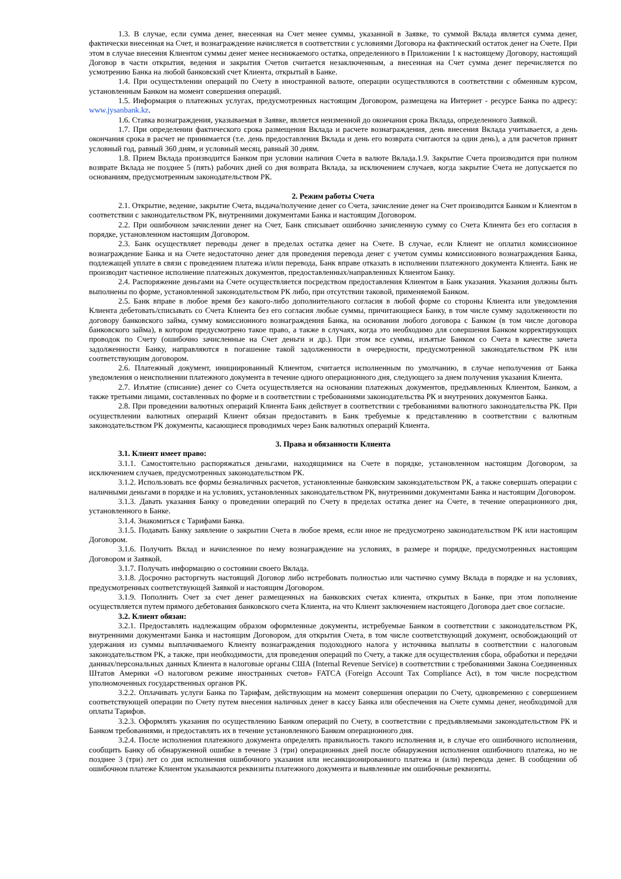1.3. В случае, если сумма денег, внесенная на Счет менее суммы, указанной в Заявке, то суммой Вклада является сумма денег, фактически внесенная на Счет, и вознаграждение начисляется в соответствии с условиями Договора на фактический остаток денег на Счете. При этом в случае внесения Клиентом суммы денег менее неснижаемого остатка, определенного в Приложении 1 к настоящему Договору, настоящий Договор в части открытия, ведения и закрытия Счетов считается незаключенным, а внесенная на Счет сумма денег перечисляется по усмотрению Банка на любой банковский счет Клиента, открытый в Банке.
1.4. При осуществлении операций по Счету в иностранной валюте, операции осуществляются в соответствии с обменным курсом, установленным Банком на момент совершения операций.
1.5. Информация о платежных услугах, предусмотренных настоящим Договором, размещена на Интернет - ресурсе Банка по адресу: www.jysanbank.kz.
1.6. Ставка вознаграждения, указываемая в Заявке, является неизменной до окончания срока Вклада, определенного Заявкой.
1.7. При определении фактического срока размещения Вклада и расчете вознаграждения, день внесения Вклада учитывается, а день окончания срока в расчет не принимается (т.е. день предоставления Вклада и день его возврата считаются за один день), а для расчетов принят условный год, равный 360 дням, и условный месяц, равный 30 дням.
1.8. Прием Вклада производится Банком при условии наличия Счета в валюте Вклада.1.9. Закрытие Счета производится при полном возврате Вклада не позднее 5 (пять) рабочих дней со дня возврата Вклада, за исключением случаев, когда закрытие Счета не допускается по основаниям, предусмотренным законодательством РК.
2. Режим работы Счета
2.1. Открытие, ведение, закрытие Счета, выдача/получение денег со Счета, зачисление денег на Счет производится Банком и Клиентом в соответствии с законодательством РК, внутренними документами Банка и настоящим Договором.
2.2. При ошибочном зачислении денег на Счет, Банк списывает ошибочно зачисленную сумму со Счета Клиента без его согласия в порядке, установленном настоящим Договором.
2.3. Банк осуществляет переводы денег в пределах остатка денег на Счете. В случае, если Клиент не оплатил комиссионное вознаграждение Банка и на Счете недостаточно денег для проведения перевода денег с учетом суммы комиссионного вознаграждения Банка, подлежащей уплате в связи с проведением платежа и/или перевода, Банк вправе отказать в исполнении платежного документа Клиента. Банк не производит частичное исполнение платежных документов, предоставленных/направленных Клиентом Банку.
2.4. Распоряжение деньгами на Счете осуществляется посредством предоставления Клиентом в Банк указания. Указания должны быть выполнены по форме, установленной законодательством РК либо, при отсутствии таковой, применяемой Банком.
2.5. Банк вправе в любое время без какого-либо дополнительного согласия в любой форме со стороны Клиента или уведомления Клиента дебетовать/списывать со Счета Клиента без его согласия любые суммы, причитающиеся Банку, в том числе сумму задолженности по договору банковского займа, сумму комиссионного вознаграждения Банка, на основании любого договора с Банком (в том числе договора банковского займа), в котором предусмотрено такое право, а также в случаях, когда это необходимо для совершения Банком корректирующих проводок по Счету (ошибочно зачисленные на Счет деньги и др.). При этом все суммы, изъятые Банком со Счета в качестве зачета задолженности Банку, направляются в погашение такой задолженности в очередности, предусмотренной законодательством РК или соответствующим договором.
2.6. Платежный документ, инициированный Клиентом, считается исполненным по умолчанию, в случае неполучения от Банка уведомления о неисполнении платежного документа в течение одного операционного дня, следующего за днем получения указания Клиента.
2.7. Изъятие (списание) денег со Счета осуществляется на основании платежных документов, предъявленных Клиентом, Банком, а также третьими лицами, составленных по форме и в соответствии с требованиями законодательства РК и внутренних документов Банка.
2.8. При проведении валютных операций Клиента Банк действует в соответствии с требованиями валютного законодательства РК. При осуществлении валютных операций Клиент обязан предоставить в Банк требуемые к представлению в соответствии с валютным законодательством РК документы, касающиеся проводимых через Банк валютных операций Клиента.
3. Права и обязанности Клиента
3.1. Клиент имеет право:
3.1.1. Самостоятельно распоряжаться деньгами, находящимися на Счете в порядке, установленном настоящим Договором, за исключением случаев, предусмотренных законодательством РК.
3.1.2. Использовать все формы безналичных расчетов, установленные банковским законодательством РК, а также совершать операции с наличными деньгами в порядке и на условиях, установленных законодательством РК, внутренними документами Банка и настоящим Договором.
3.1.3. Давать указания Банку о проведении операций по Счету в пределах остатка денег на Счете, в течение операционного дня, установленного в Банке.
3.1.4. Знакомиться с Тарифами Банка.
3.1.5. Подавать Банку заявление о закрытии Счета в любое время, если иное не предусмотрено законодательством РК или настоящим Договором.
3.1.6. Получить Вклад и начисленное по нему вознаграждение на условиях, в размере и порядке, предусмотренных настоящим Договором и Заявкой.
3.1.7. Получать информацию о состоянии своего Вклада.
3.1.8. Досрочно расторгнуть настоящий Договор либо истребовать полностью или частично сумму Вклада в порядке и на условиях, предусмотренных соответствующей Заявкой и настоящим Договором.
3.1.9. Пополнить Счет за счет денег размещенных на банковских счетах клиента, открытых в Банке, при этом пополнение осуществляется путем прямого дебетования банковского счета Клиента, на что Клиент заключением настоящего Договора дает свое согласие.
3.2. Клиент обязан:
3.2.1. Предоставлять надлежащим образом оформленные документы, истребуемые Банком в соответствии с законодательством РК, внутренними документами Банка и настоящим Договором, для открытия Счета, в том числе соответствующий документ, освобождающий от удержания из суммы выплачиваемого Клиенту вознаграждения подоходного налога у источника выплаты в соответствии с налоговым законодательством РК, а также, при необходимости, для проведения операций по Счету, а также для осуществления сбора, обработки и передачи данных/персональных данных Клиента в налоговые органы США (Internal Revenue Service) в соответствии с требованиями Закона Соединенных Штатов Америки «О налоговом режиме иностранных счетов» FATCA (Foreign Account Tax Compliance Act), в том числе посредством уполномоченных государственных органов РК.
3.2.2. Оплачивать услуги Банка по Тарифам, действующим на момент совершения операции по Счету, одновременно с совершением соответствующей операции по Счету путем внесения наличных денег в кассу Банка или обеспечения на Счете суммы денег, необходимой для оплаты Тарифов.
3.2.3. Оформлять указания по осуществлению Банком операций по Счету, в соответствии с предъявляемыми законодательством РК и Банком требованиями, и предоставлять их в течение установленного Банком операционного дня.
3.2.4. После исполнения платежного документа определять правильность такого исполнения и, в случае его ошибочного исполнения, сообщить Банку об обнаруженной ошибке в течение 3 (три) операционных дней после обнаружения исполнения ошибочного платежа, но не позднее 3 (три) лет со дня исполнения ошибочного указания или несанкционированного платежа и (или) перевода денег. В сообщении об ошибочном платеже Клиентом указываются реквизиты платежного документа и выявленные им ошибочные реквизиты.